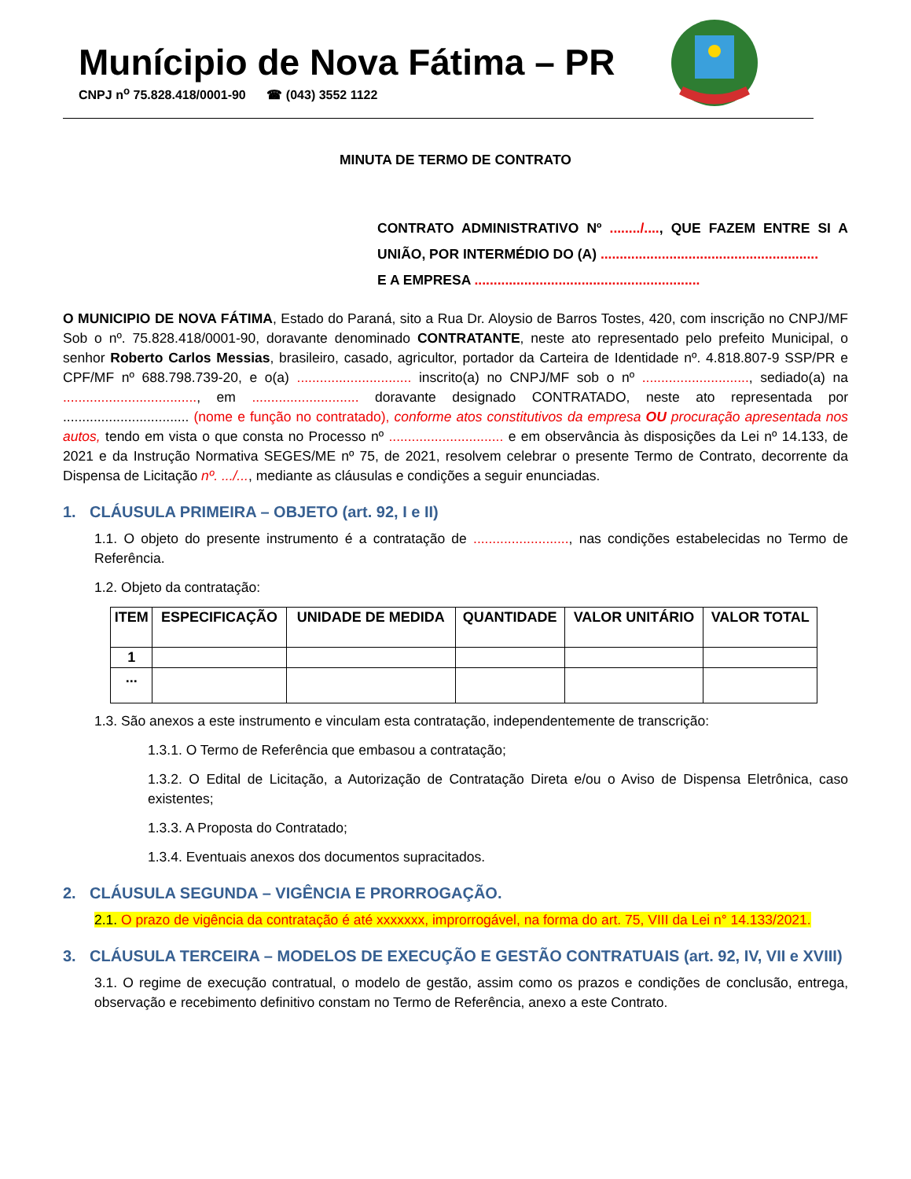Munícipio de Nova Fátima – PR
CNPJ n<sup>o</sup> 75.828.418/0001-90 ☎ (043) 3552 1122
MINUTA DE TERMO DE CONTRATO
CONTRATO ADMINISTRATIVO Nº ......../...., QUE FAZEM ENTRE SI A UNIÃO, POR INTERMÉDIO DO (A) .........................................................
E A EMPRESA ...........................................................
O MUNICIPIO DE NOVA FÁTIMA, Estado do Paraná, sito a Rua Dr. Aloysio de Barros Tostes, 420, com inscrição no CNPJ/MF Sob o nº. 75.828.418/0001-90, doravante denominado CONTRATANTE, neste ato representado pelo prefeito Municipal, o senhor Roberto Carlos Messias, brasileiro, casado, agricultor, portador da Carteira de Identidade nº. 4.818.807-9 SSP/PR e CPF/MF nº 688.798.739-20, e o(a) .............................. inscrito(a) no CNPJ/MF sob o nº ............................, sediado(a) na ..................................., em ............................ doravante designado CONTRATADO, neste ato representada por ................................. (nome e função no contratado), conforme atos constitutivos da empresa OU procuração apresentada nos autos, tendo em vista o que consta no Processo nº .............................. e em observância às disposições da Lei nº 14.133, de 2021 e da Instrução Normativa SEGES/ME nº 75, de 2021, resolvem celebrar o presente Termo de Contrato, decorrente da Dispensa de Licitação nº. .../..., mediante as cláusulas e condições a seguir enunciadas.
1. CLÁUSULA PRIMEIRA – OBJETO (art. 92, I e II)
1.1. O objeto do presente instrumento é a contratação de ........................., nas condições estabelecidas no Termo de Referência.
1.2. Objeto da contratação:
| ITEM | ESPECIFICAÇÃO | UNIDADE DE MEDIDA | QUANTIDADE | VALOR UNITÁRIO | VALOR TOTAL |
| --- | --- | --- | --- | --- | --- |
| 1 | | | | | |
| ... | | | | | |
1.3. São anexos a este instrumento e vinculam esta contratação, independentemente de transcrição:
1.3.1. O Termo de Referência que embasou a contratação;
1.3.2. O Edital de Licitação, a Autorização de Contratação Direta e/ou o Aviso de Dispensa Eletrônica, caso existentes;
1.3.3. A Proposta do Contratado;
1.3.4. Eventuais anexos dos documentos supracitados.
2. CLÁUSULA SEGUNDA – VIGÊNCIA E PRORROGAÇÃO.
2.1. O prazo de vigência da contratação é até xxxxxxx, improrrogável, na forma do art. 75, VIII da Lei n° 14.133/2021.
3. CLÁUSULA TERCEIRA – MODELOS DE EXECUÇÃO E GESTÃO CONTRATUAIS (art. 92, IV, VII e XVIII)
3.1. O regime de execução contratual, o modelo de gestão, assim como os prazos e condições de conclusão, entrega, observação e recebimento definitivo constam no Termo de Referência, anexo a este Contrato.